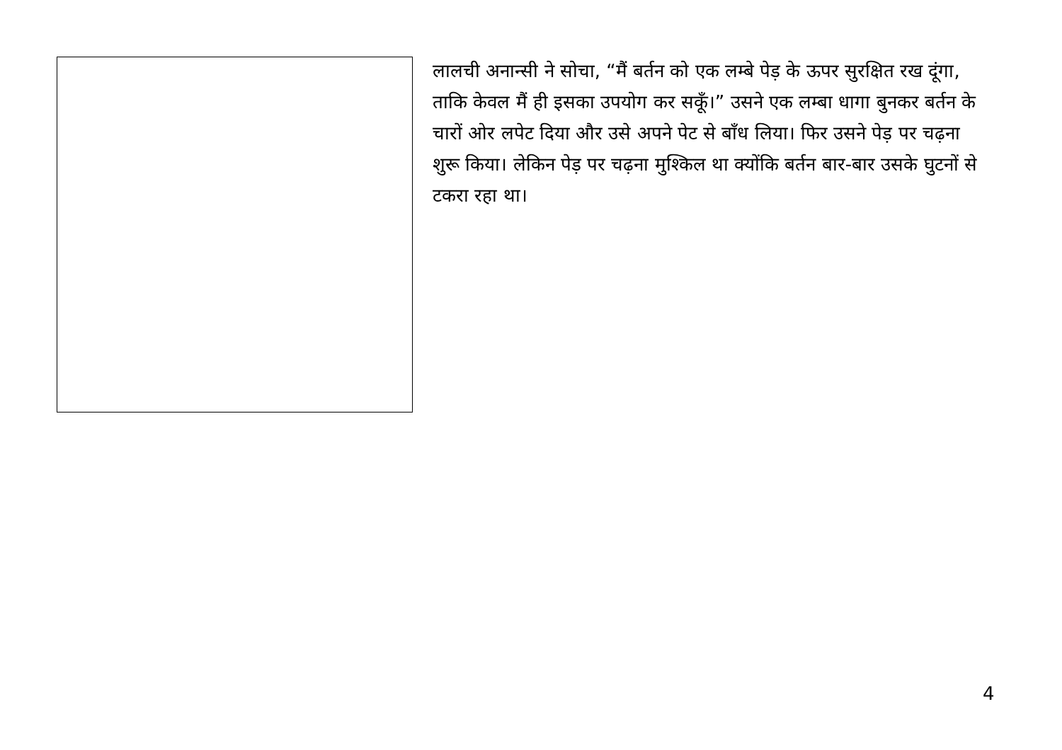लालची अनान्सी ने सोचा, “मैं बर्तन को एक लम्बे पेड़ के ऊपर सुरक्षित रख दूंगा, ताकि केवल मैं ही इसका उपयोग कर सकूँ।” उसने एक लम्बा धागा बुनकर बर्तन के चारों ओर लपेट दिया और उसे अपने पेट से बाँध लिया। फिर उसने पेड़ पर चढ़ना शुरू किया। लेकिन पेड़ पर चढ़ना मुश्किल था क्योंकि बर्तन बार-बार उसके घुटनों से टकरा रहा था।
4